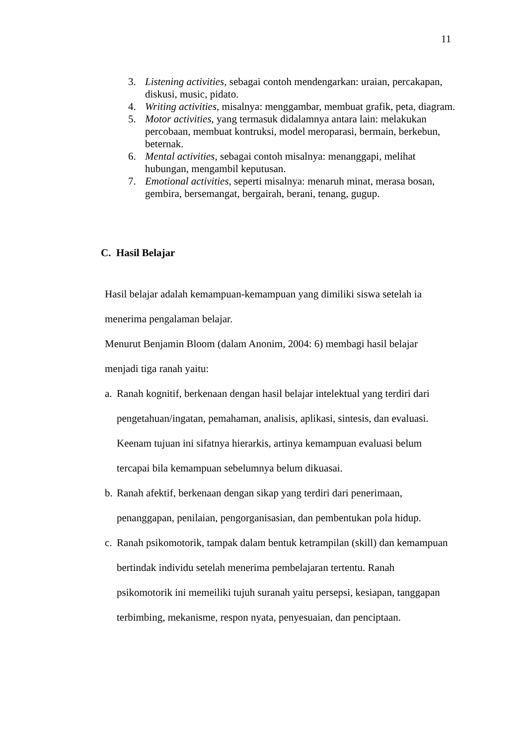11
3. Listening activities, sebagai contoh mendengarkan: uraian, percakapan, diskusi, music, pidato.
4. Writing activities, misalnya: menggambar, membuat grafik, peta, diagram.
5. Motor activities, yang termasuk didalamnya antara lain: melakukan percobaan, membuat kontruksi, model meroparasi, bermain, berkebun, beternak.
6. Mental activities, sebagai contoh misalnya: menanggapi, melihat hubungan, mengambil keputusan.
7. Emotional activities, seperti misalnya: menaruh minat, merasa bosan, gembira, bersemangat, bergairah, berani, tenang, gugup.
C. Hasil Belajar
Hasil belajar adalah kemampuan-kemampuan yang dimiliki siswa setelah ia menerima pengalaman belajar.
Menurut Benjamin Bloom (dalam Anonim, 2004: 6) membagi hasil belajar menjadi tiga ranah yaitu:
a. Ranah kognitif, berkenaan dengan hasil belajar intelektual yang terdiri dari pengetahuan/ingatan, pemahaman, analisis, aplikasi, sintesis, dan evaluasi. Keenam tujuan ini sifatnya hierarkis, artinya kemampuan evaluasi belum tercapai bila kemampuan sebelumnya belum dikuasai.
b. Ranah afektif, berkenaan dengan sikap yang terdiri dari penerimaan, penanggapan, penilaian, pengorganisasian, dan pembentukan pola hidup.
c. Ranah psikomotorik, tampak dalam bentuk ketrampilan (skill) dan kemampuan bertindak individu setelah menerima pembelajaran tertentu. Ranah psikomotorik ini memeiliki tujuh suranah yaitu persepsi, kesiapan, tanggapan terbimbing, mekanisme, respon nyata, penyesuaian, dan penciptaan.